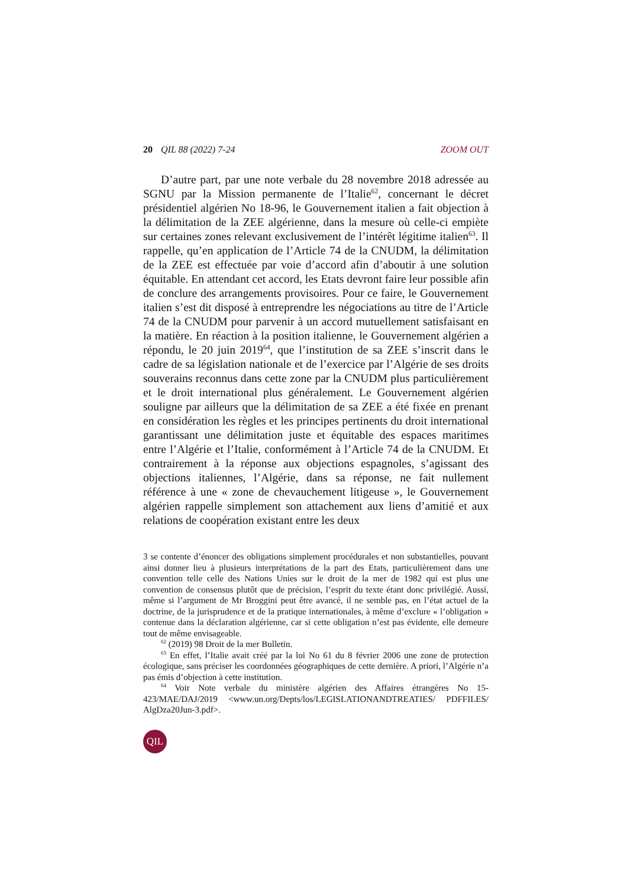20 QIL 88 (2022) 7-24 ZOOM OUT
D’autre part, par une note verbale du 28 novembre 2018 adressée au SGNU par la Mission permanente de l’Italie<sup>62</sup>, concernant le décret présidentiel algérien No 18-96, le Gouvernement italien a fait objection à la délimitation de la ZEE algérienne, dans la mesure où celle-ci empiète sur certaines zones relevant exclusivement de l’intérêt légitime italien<sup>63</sup>. Il rappelle, qu’en application de l’Article 74 de la CNUDM, la délimitation de la ZEE est effectuée par voie d’accord afin d’aboutir à une solution équitable. En attendant cet accord, les Etats devront faire leur possible afin de conclure des arrangements provisoires. Pour ce faire, le Gouvernement italien s’est dit disposé à entreprendre les négociations au titre de l’Article 74 de la CNUDM pour parvenir à un accord mutuellement satisfaisant en la matière. En réaction à la position italienne, le Gouvernement algérien a répondu, le 20 juin 2019<sup>64</sup>, que l’institution de sa ZEE s’inscrit dans le cadre de sa législation nationale et de l’exercice par l’Algérie de ses droits souverains reconnus dans cette zone par la CNUDM plus particulièrement et le droit international plus généralement. Le Gouvernement algérien souligne par ailleurs que la délimitation de sa ZEE a été fixée en prenant en considération les règles et les principes pertinents du droit international garantissant une délimitation juste et équitable des espaces maritimes entre l’Algérie et l’Italie, conformément à l’Article 74 de la CNUDM. Et contrairement à la réponse aux objections espagnoles, s’agissant des objections italiennes, l’Algérie, dans sa réponse, ne fait nullement référence à une « zone de chevauchement litigeuse », le Gouvernement algérien rappelle simplement son attachement aux liens d’amitié et aux relations de coopération existant entre les deux
3 se contente d’énoncer des obligations simplement procédurales et non substantielles, pouvant ainsi donner lieu à plusieurs interprétations de la part des Etats, particulièrement dans une convention telle celle des Nations Unies sur le droit de la mer de 1982 qui est plus une convention de consensus plutôt que de précision, l’esprit du texte étant donc privilégié. Aussi, même si l’argument de Mr Broggini peut être avancé, il ne semble pas, en l’état actuel de la doctrine, de la jurisprudence et de la pratique internationales, à même d’exclure « l’obligation » contenue dans la déclaration algérienne, car si cette obligation n’est pas évidente, elle demeure tout de même envisageable.
<sup>62</sup> (2019) 98 Droit de la mer Bulletin.
<sup>63</sup> En effet, l’Italie avait créé par la loi No 61 du 8 février 2006 une zone de protection écologique, sans préciser les coordonnées géographiques de cette dernière. A priori, l’Algérie n’a pas émis d’objection à cette institution.
<sup>64</sup> Voir Note verbale du ministère algérien des Affaires étrangères No 15-423/MAE/DAJ/2019 <www.un.org/Depts/los/LEGISLATIONANDTREATIES/ PDFFILES/ AlgDza20Jun-3.pdf>.
QIL